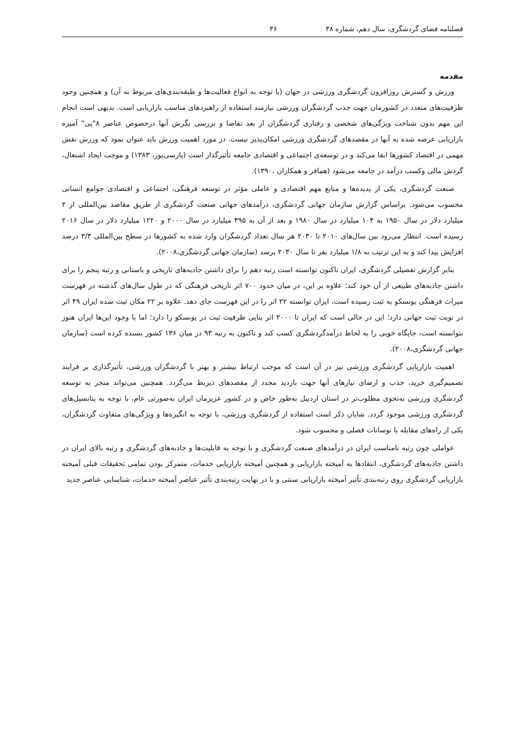فصلنامه فضای گردشگری، سال دهم، شماره ۳۸ ۳۶
مقدمه
ورزش و گسترش روزافزون گردشگری ورزشی در جهان (با توجه به انواع فعالیت‌ها و طبقه‌بندی‌های مربوط به آن) و همچنین وجود ظرفیت‌های متعدد در کشورمان جهت جذب گردشگران ورزشی نیازمند استفاده از راهبردهای مناسب بازاریابی است. بدیهی است انجام این مهم بدون شناخت ویژگی‌های شخصی و رفتاری گردشگران از بعد تقاضا و بررسی نگرش آنها درخصوص عناصر ۸"پی" آمیزه بازاریابی عرضه شده به آنها در مقصدهای گردشگری ورزشی امکان‌پذیر نیست. در مورد اهمیت ورزش باید عنوان نمود که ورزش نقش مهمی در اقتصاد کشورها ایفا می‌کند و در توسعه‌ی اجتماعی و اقتصادی جامعه تأثیرگذار است (پارسی‌پور، ۱۳۸۳) و موجب ایجاد اشتغال، گردش مالی وکسب درآمد در جامعه می‌شود (همافر و همکاران ،۱۳۹۰).
صنعت گردشگری، یکی از پدیده‌ها و منابع مهم اقتصادی و عاملی مؤثر در توسعه فرهنگی، اجتماعی و اقتصادی جوامع انسانی محسوب می‌شود. براساس گزارش سازمان جهانی گردشگری، درآمدهای جهانی صنعت گردشگری از طریق مقاصد بین‌المللی از ۲ میلیارد دلار در سال ۱۹۵۰ به ۱۰۴ میلیارد در سال ۱۹۸۰ و بعد از آن به ۴۹۵ میلیارد در سال ۲۰۰۰ و ۱۲۲۰ میلیارد دلار در سال ۲۰۱۶ رسیده است. انتظار می‌رود بین سال‌های ۲۰۱۰ تا ۲۰۳۰ هر سال تعداد گردشگران وارد شده به کشورها در سطح بین‌المللی ۳/۳ درصد افزایش پیدا کند و به این ترتیب به ۱/۸ میلیارد نفر تا سال ۲۰۳۰ برسد (سازمان جهانی گردشگری،۲۰۰۸).
بنابر گزارش تفصیلی گردشگری، ایران تاکنون توانسته است رتبه دهم را برای داشتن جاذبه‌های تاریخی و باستانی و رتبه پنجم را برای داشتن جاذبه‌های طبیعی از آن خود کند؛ علاوه بر این، در میان حدود ۷۰۰ اثر تاریخی فرهنگی که در طول سال‌های گذشته در فهرست میراث فرهنگی یونسکو به ثبت رسیده است، ایران توانسته ۲۲ اثر را در این فهرست جای دهد. علاوه بر ۲۲ مکان ثبت شده ایران ۴۹ اثر در نوبت ثبت جهانی دارد؛ این در حالی است که ایران تا ۲۰۰۰ اثر بنایی ظرفیت ثبت در یونسکو را دارد؛ اما با وجود این‌ها ایران هنوز نتوانسته است، جایگاه خوبی را به لحاظ درآمدگردشگری کسب کند و تاکنون به رتبه ۹۳ در میان ۱۳۶ کشور بسنده کرده است (سازمان جهانی گردشگری،۲۰۰۸).
اهمیت بازاریابی گردشگری ورزشی نیز در آن است که موجب ارتباط بیشتر و بهتر با گردشگران ورزشی، تأثیرگذاری بر فرایند تصمیم‌گیری خرید، جذب و ارضای نیازهای آنها جهت بازدید مجدد از مقصدهای ذیربط می‌گردد. همچنین می‌تواند منجر به توسعه گردشگری ورزشی به‌نحوی مطلوب‌تر در استان اردبیل به‌طور خاص و در کشور عزیزمان ایران به‌صورتی عام، با توجه به پتانسیل‌های گردشگری ورزشی موجود گردد. شایان ذکر است استفاده از گردشگری ورزشی، با توجه به انگیزه‌ها و ویژگی‌های متفاوت گردشگران، یکی از راه‌های مقابله با نوسانات فصلی و محسوب شود.
عواملی چون رتبه نامناسب ایران در درآمدهای صنعت گردشگری و با توجه به قابلیت‌ها و جاذبه‌های گردشگری و رتبه بالای ایران در داشتن جاذبه‌های گردشگری، انتقادها به آمیخته بازاریابی و همچنین آمیخته بازاریابی خدمات، متمرکز بودن تمامی تحقیقات قبلی آمیخته بازاریابی گردشگری روی رتبه‌بندی تأثیر آمیخته بازاریابی سنتی و با در نهایت رتبه‌بندی تأثیر عناصر آمیخته خدمات، شناسایی عناصر جدید